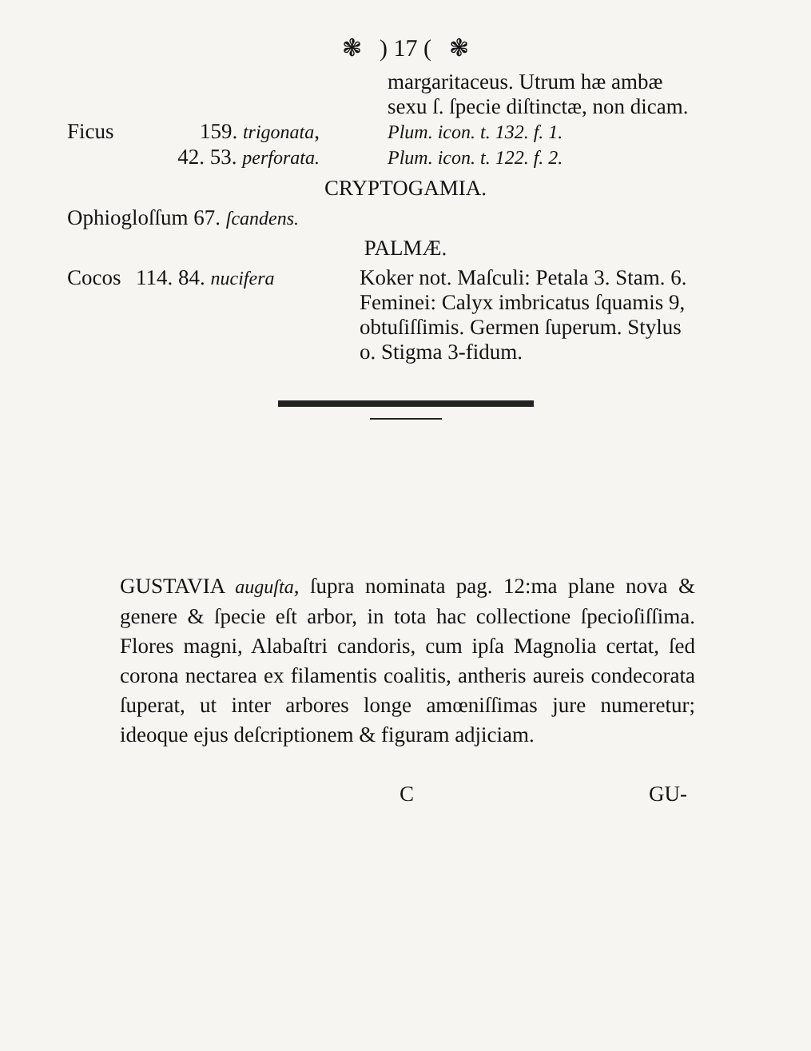❃ ) 17 ( ❃
margaritaceus. Utrum hæ ambæ sexu ſ. ſpecie diſtinctæ, non dicam.
Ficus 159. trigonata,
Plum. icon. t. 132. f. 1.
42. 53. perforata.
Plum. icon. t. 122. f. 2.
CRYPTOGAMIA.
Ophiogloſſum 67. ſcandens.
PALMÆ.
Cocos 114. 84. nucifera Koker not. Maſculi: Petala 3. Stam. 6. Feminei: Calyx imbricatus ſquamis 9, obtuſiſſimis. Germen ſuperum. Stylus o. Stigma 3-fidum.
GUSTAVIA auguſta, ſupra nominata pag. 12:ma plane nova & genere & ſpecie eſt arbor, in tota hac collectione ſpecioſiſſima. Flores magni, Alabaſtri candoris, cum ipſa Magnolia certat, ſed corona nectarea ex filamentis coalitis, antheris aureis condecorata ſuperat, ut inter arbores longe amœniſſimas jure numeretur; ideoque ejus deſcriptionem & figuram adjiciam.
C GU-